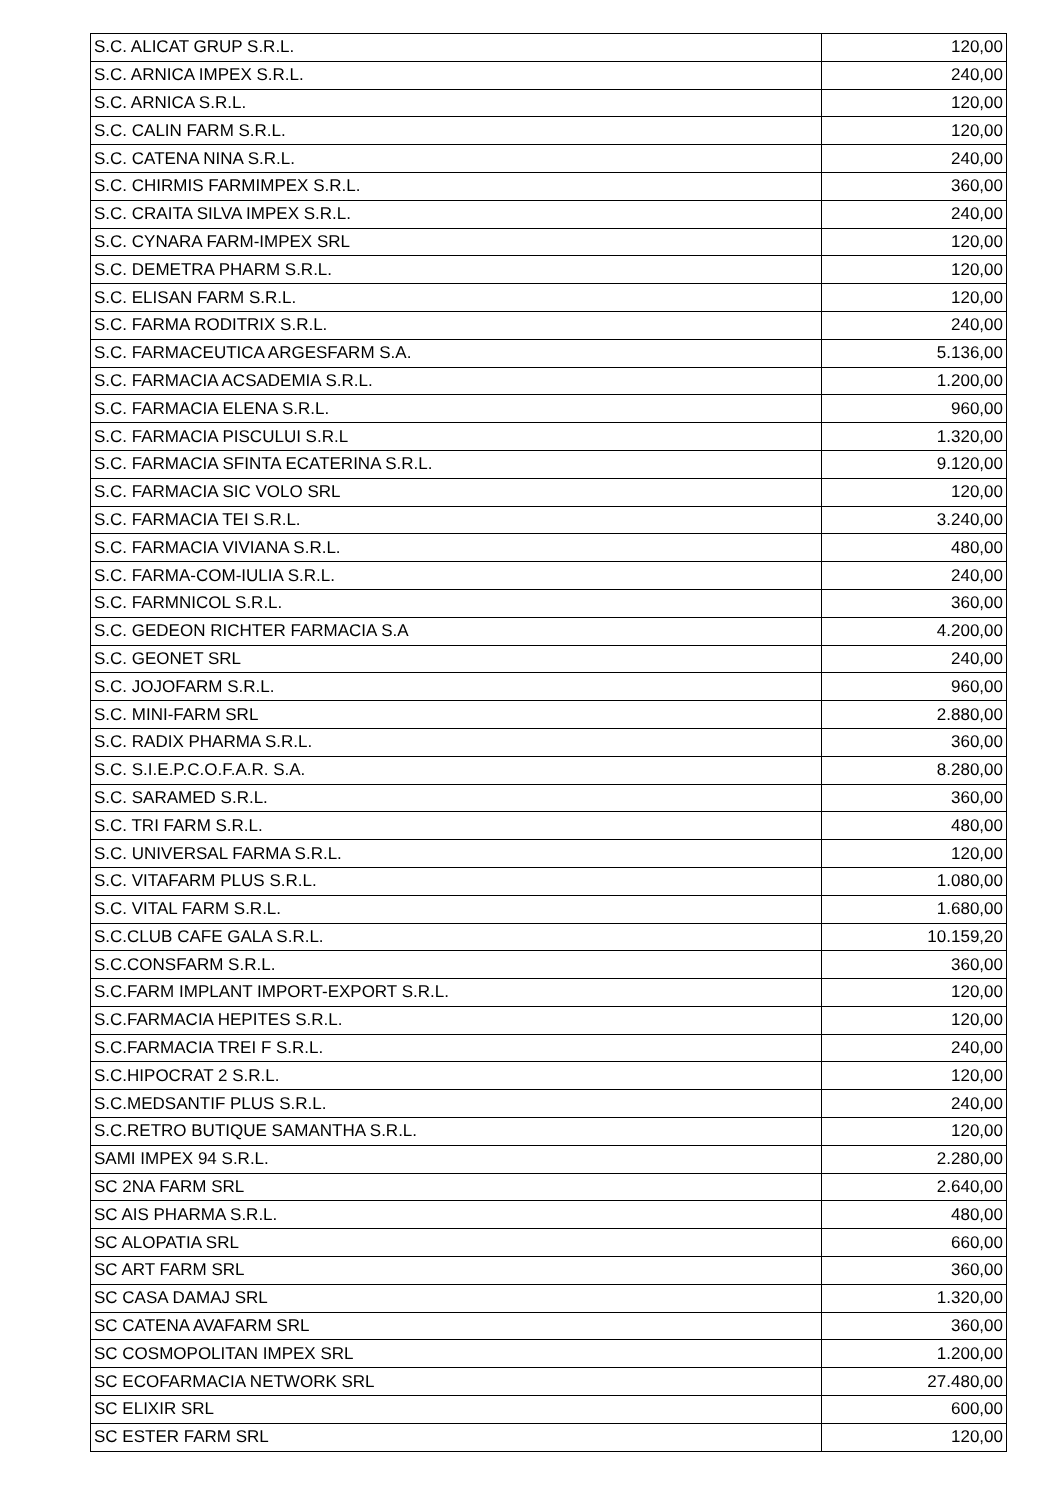| S.C. ALICAT GRUP S.R.L. | 120,00 |
| S.C. ARNICA IMPEX S.R.L. | 240,00 |
| S.C. ARNICA S.R.L. | 120,00 |
| S.C. CALIN FARM S.R.L. | 120,00 |
| S.C. CATENA NINA S.R.L. | 240,00 |
| S.C. CHIRMIS FARMIMPEX S.R.L. | 360,00 |
| S.C. CRAITA SILVA IMPEX S.R.L. | 240,00 |
| S.C. CYNARA FARM-IMPEX SRL | 120,00 |
| S.C. DEMETRA PHARM S.R.L. | 120,00 |
| S.C. ELISAN FARM S.R.L. | 120,00 |
| S.C. FARMA RODITRIX S.R.L. | 240,00 |
| S.C. FARMACEUTICA ARGESFARM S.A. | 5.136,00 |
| S.C. FARMACIA ACSADEMIA S.R.L. | 1.200,00 |
| S.C. FARMACIA ELENA S.R.L. | 960,00 |
| S.C. FARMACIA PISCULUI S.R.L | 1.320,00 |
| S.C. FARMACIA SFINTA ECATERINA S.R.L. | 9.120,00 |
| S.C. FARMACIA SIC VOLO SRL | 120,00 |
| S.C. FARMACIA TEI S.R.L. | 3.240,00 |
| S.C. FARMACIA VIVIANA S.R.L. | 480,00 |
| S.C. FARMA-COM-IULIA S.R.L. | 240,00 |
| S.C. FARMNICOL S.R.L. | 360,00 |
| S.C. GEDEON RICHTER FARMACIA S.A | 4.200,00 |
| S.C. GEONET SRL | 240,00 |
| S.C. JOJOFARM S.R.L. | 960,00 |
| S.C. MINI-FARM SRL | 2.880,00 |
| S.C. RADIX PHARMA S.R.L. | 360,00 |
| S.C. S.I.E.P.C.O.F.A.R. S.A. | 8.280,00 |
| S.C. SARAMED S.R.L. | 360,00 |
| S.C. TRI FARM S.R.L. | 480,00 |
| S.C. UNIVERSAL FARMA S.R.L. | 120,00 |
| S.C. VITAFARM PLUS S.R.L. | 1.080,00 |
| S.C. VITAL FARM S.R.L. | 1.680,00 |
| S.C.CLUB CAFE GALA S.R.L. | 10.159,20 |
| S.C.CONSFARM S.R.L. | 360,00 |
| S.C.FARM IMPLANT IMPORT-EXPORT S.R.L. | 120,00 |
| S.C.FARMACIA HEPITES S.R.L. | 120,00 |
| S.C.FARMACIA TREI F S.R.L. | 240,00 |
| S.C.HIPOCRAT 2 S.R.L. | 120,00 |
| S.C.MEDSANTIF PLUS S.R.L. | 240,00 |
| S.C.RETRO BUTIQUE SAMANTHA S.R.L. | 120,00 |
| SAMI IMPEX 94 S.R.L. | 2.280,00 |
| SC 2NA FARM SRL | 2.640,00 |
| SC AIS PHARMA S.R.L. | 480,00 |
| SC ALOPATIA SRL | 660,00 |
| SC ART FARM SRL | 360,00 |
| SC CASA DAMAJ SRL | 1.320,00 |
| SC CATENA AVAFARM SRL | 360,00 |
| SC COSMOPOLITAN IMPEX SRL | 1.200,00 |
| SC ECOFARMACIA NETWORK SRL | 27.480,00 |
| SC ELIXIR SRL | 600,00 |
| SC ESTER FARM SRL | 120,00 |